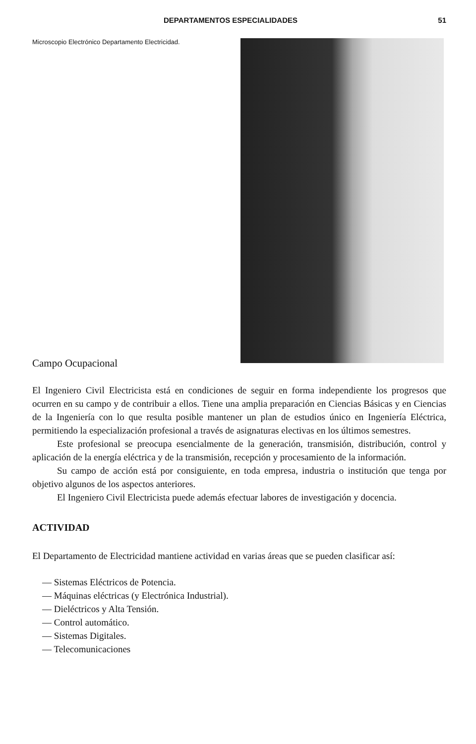DEPARTAMENTOS ESPECIALIDADES 51
Microscopio Electrónico Departamento Electricidad.
Campo Ocupacional
El Ingeniero Civil Electricista está en condiciones de seguir en forma independiente los progresos que ocurren en su campo y de contribuir a ellos. Tiene una amplia preparación en Ciencias Básicas y en Ciencias de la Ingeniería con lo que resulta posible mantener un plan de estudios único en Ingeniería Eléctrica, permitiendo la especialización profesional a través de asignaturas electivas en los últimos semestres.
Este profesional se preocupa esencialmente de la generación, transmisión, distribución, control y aplicación de la energía eléctrica y de la transmisión, recepción y procesamiento de la información.
Su campo de acción está por consiguiente, en toda empresa, industria o institución que tenga por objetivo algunos de los aspectos anteriores.
El Ingeniero Civil Electricista puede además efectuar labores de investigación y docencia.
ACTIVIDAD
El Departamento de Electricidad mantiene actividad en varias áreas que se pueden clasificar así:
— Sistemas Eléctricos de Potencia.
— Máquinas eléctricas (y Electrónica Industrial).
— Dieléctricos y Alta Tensión.
— Control automático.
— Sistemas Digitales.
— Telecomunicaciones